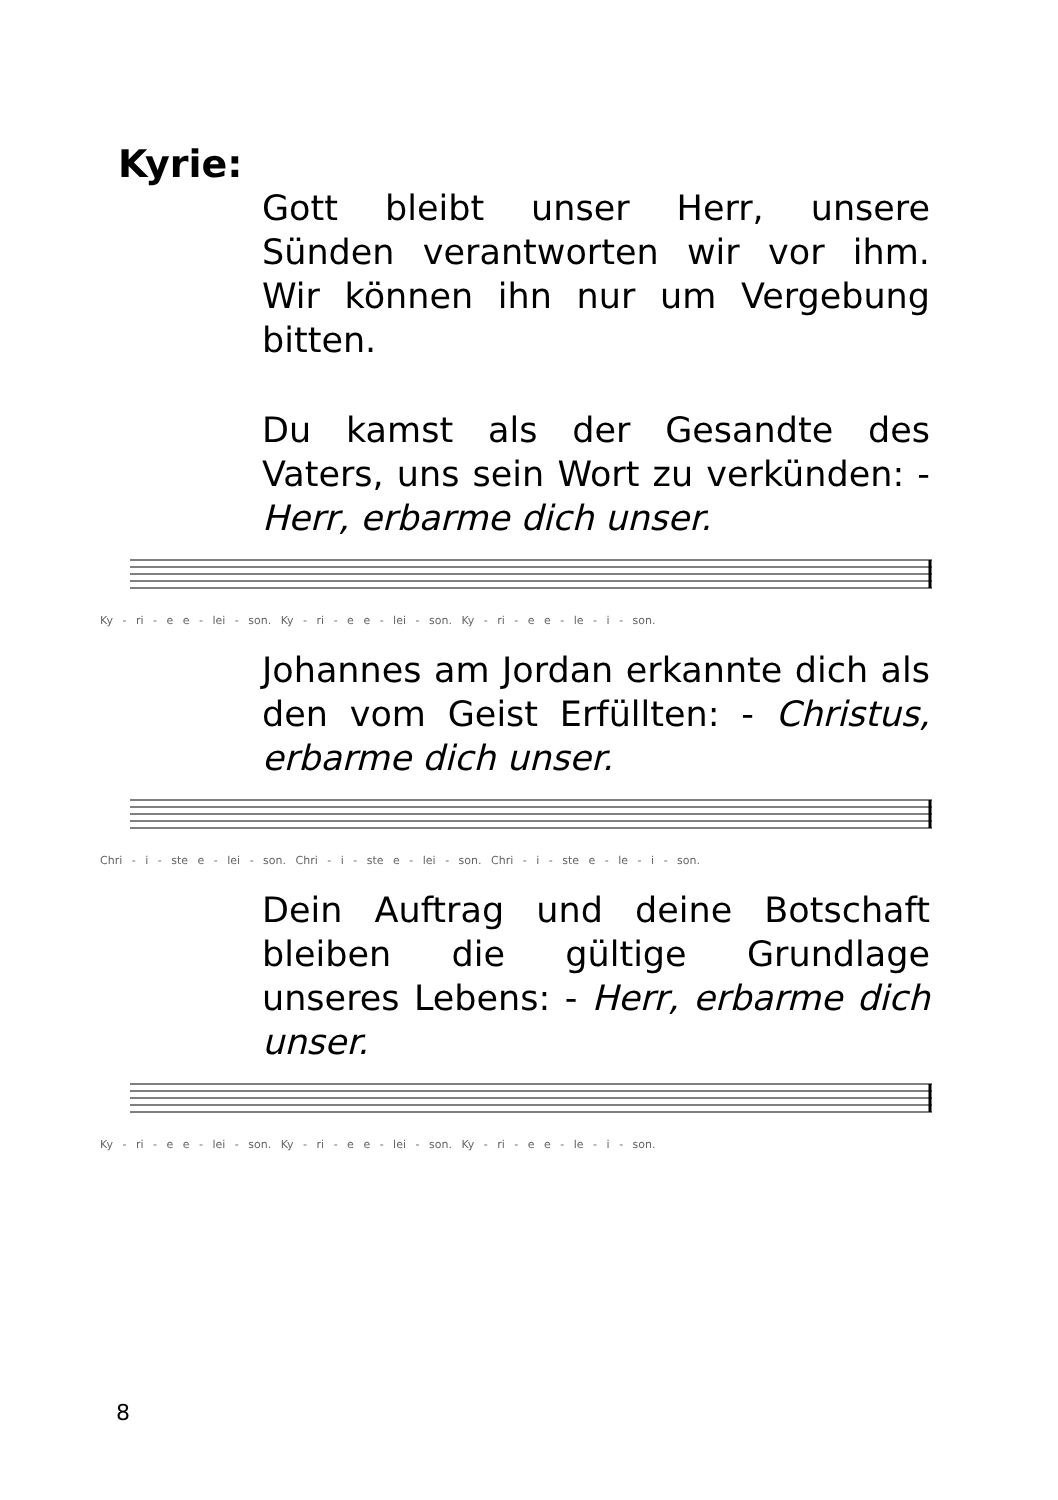Kyrie:
Gott bleibt unser Herr, unsere Sünden verantworten wir vor ihm. Wir können ihn nur um Vergebung bitten.
Du kamst als der Gesandte des Vaters, uns sein Wort zu verkünden: - Herr, erbarme dich unser.
Ky - ri - e e - lei - son. Ky - ri - e e - lei - son. Ky - ri - e e - le - i - son.
Johannes am Jordan erkannte dich als den vom Geist Erfüllten: - Christus, erbarme dich unser.
Chri - i - ste e - lei - son. Chri - i - ste e - lei - son. Chri - i - ste e - le - i - son.
Dein Auftrag und deine Botschaft bleiben die gültige Grundlage unseres Lebens: - Herr, erbarme dich unser.
Ky - ri - e e - lei - son. Ky - ri - e e - lei - son. Ky - ri - e e - le - i - son.
8